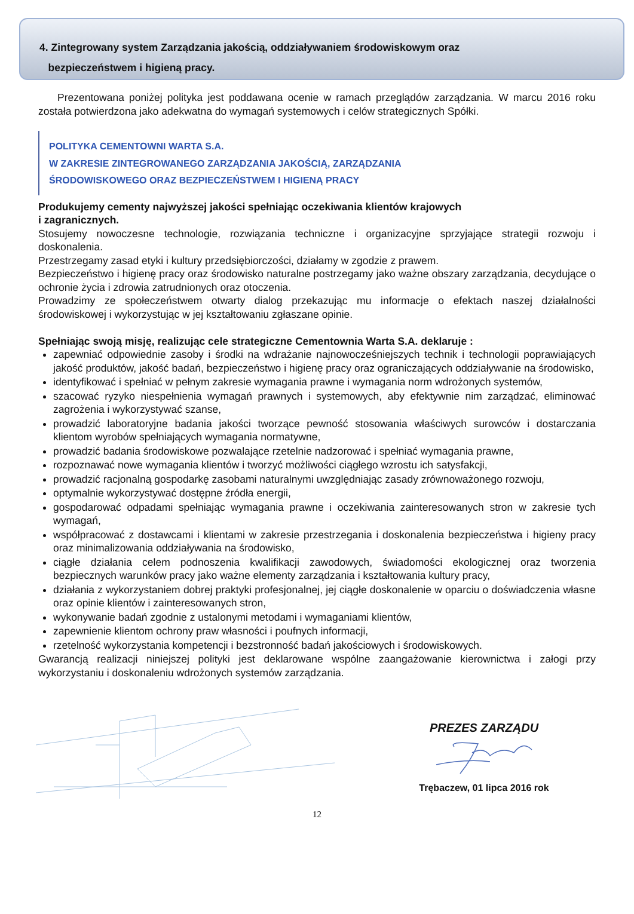4. Zintegrowany system Zarządzania jakością, oddziaływaniem środowiskowym oraz
bezpieczeństwem i higieną pracy.
Prezentowana poniżej polityka jest poddawana ocenie w ramach przeglądów zarządzania. W marcu 2016 roku została potwierdzona jako adekwatna do wymagań systemowych i celów strategicznych Spółki.
POLITYKA CEMENTOWNI WARTA S.A.
W ZAKRESIE ZINTEGROWANEGO ZARZĄDZANIA JAKOŚCIĄ, ZARZĄDZANIA
ŚRODOWISKOWEGO ORAZ BEZPIECZEŃSTWEM I HIGIENĄ PRACY
Produkujemy cementy najwyższej jakości spełniając oczekiwania klientów krajowych
i zagranicznych.
Stosujemy nowoczesne technologie, rozwiązania techniczne i organizacyjne sprzyjające strategii rozwoju i doskonalenia.
Przestrzegamy zasad etyki i kultury przedsiębiorczości, działamy w zgodzie z prawem.
Bezpieczeństwo i higienę pracy oraz środowisko naturalne postrzegamy jako ważne obszary zarządzania, decydujące o ochronie życia i zdrowia zatrudnionych oraz otoczenia.
Prowadzimy ze społeczeństwem otwarty dialog przekazując mu informacje o efektach naszej działalności środowiskowej i wykorzystując w jej kształtowaniu zgłaszane opinie.
Spełniając swoją misję, realizując cele strategiczne Cementownia Warta S.A. deklaruje :
zapewniać odpowiednie zasoby i środki na wdrażanie najnowocześniejszych technik i technologii poprawiających jakość produktów, jakość badań, bezpieczeństwo i higienę pracy oraz ograniczających oddziaływanie na środowisko,
identyfikować i spełniać w pełnym zakresie wymagania prawne i wymagania norm wdrożonych systemów,
szacować ryzyko niespełnienia wymagań prawnych i systemowych, aby efektywnie nim zarządzać, eliminować zagrożenia i wykorzystywać szanse,
prowadzić laboratoryjne badania jakości tworzące pewność stosowania właściwych surowców i dostarczania klientom wyrobów spełniających wymagania normatywne,
prowadzić badania środowiskowe pozwalające rzetelnie nadzorować i spełniać wymagania prawne,
rozpoznawać nowe wymagania klientów i tworzyć możliwości ciągłego wzrostu ich satysfakcji,
prowadzić racjonalną gospodarkę zasobami naturalnymi uwzględniając zasady zrównoważonego rozwoju,
optymalnie wykorzystywać dostępne źródła energii,
gospodarować odpadami spełniając wymagania prawne i oczekiwania zainteresowanych stron w zakresie tych wymagań,
współpracować z dostawcami i klientami w zakresie przestrzegania i doskonalenia bezpieczeństwa i higieny pracy oraz minimalizowania oddziaływania na środowisko,
ciągłe działania celem podnoszenia kwalifikacji zawodowych, świadomości ekologicznej oraz tworzenia bezpiecznych warunków pracy jako ważne elementy zarządzania i kształtowania kultury pracy,
działania z wykorzystaniem dobrej praktyki profesjonalnej, jej ciągłe doskonalenie w oparciu o doświadczenia własne oraz opinie klientów i zainteresowanych stron,
wykonywanie badań zgodnie z ustalonymi metodami i wymaganiami klientów,
zapewnienie klientom ochrony praw własności i poufnych informacji,
rzetelność wykorzystania kompetencji i bezstronność badań jakościowych i środowiskowych.
Gwarancją realizacji niniejszej polityki jest deklarowane wspólne zaangażowanie kierownictwa i załogi przy wykorzystaniu i doskonaleniu wdrożonych systemów zarządzania.
PREZES ZARZĄDU
Trębaczew, 01 lipca 2016 rok
12